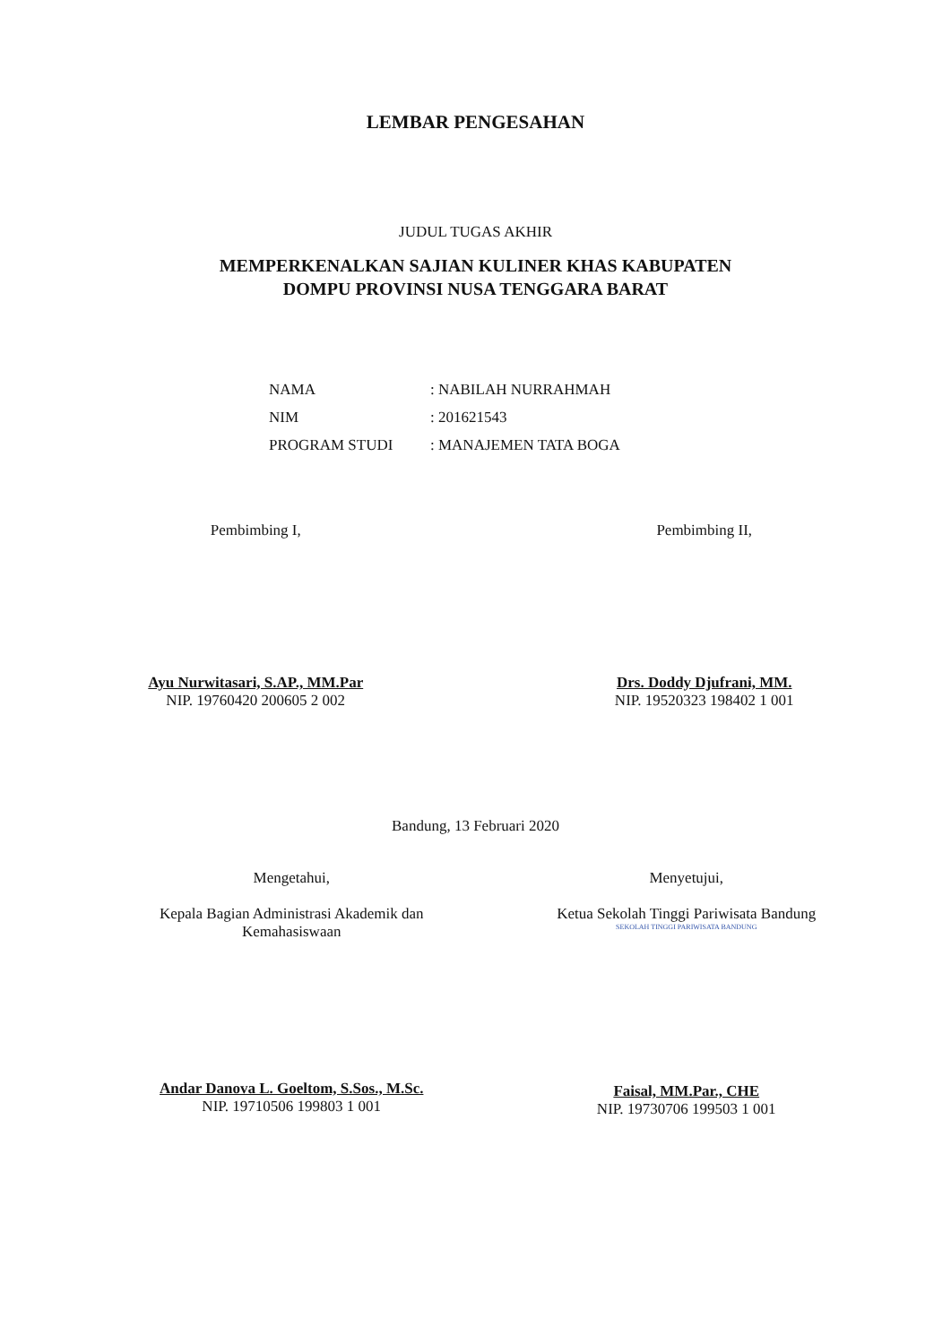LEMBAR PENGESAHAN
JUDUL TUGAS AKHIR
MEMPERKENALKAN SAJIAN KULINER KHAS KABUPATEN
DOMPU PROVINSI NUSA TENGGARA BARAT
| NAMA | : NABILAH NURRAHMAH |
| NIM | : 201621543 |
| PROGRAM STUDI | : MANAJEMEN TATA BOGA |
Pembimbing I,
Ayu Nurwitasari, S.AP., MM.Par
NIP. 19760420 200605 2 002
Pembimbing II,
Drs. Doddy Djufrani, MM.
NIP. 19520323 198402 1 001
Bandung, 13 Februari 2020
Mengetahui,
Kepala Bagian Administrasi Akademik dan
Kemahasiswaan
Andar Danova L. Goeltom, S.Sos., M.Sc.
NIP. 19710506 199803 1 001
Menyetujui,
Ketua Sekolah Tinggi Pariwisata Bandung
SEKOLAH TINGGI PARIWISATA BANDUNG
Faisal, MM.Par., CHE
NIP. 19730706 199503 1 001